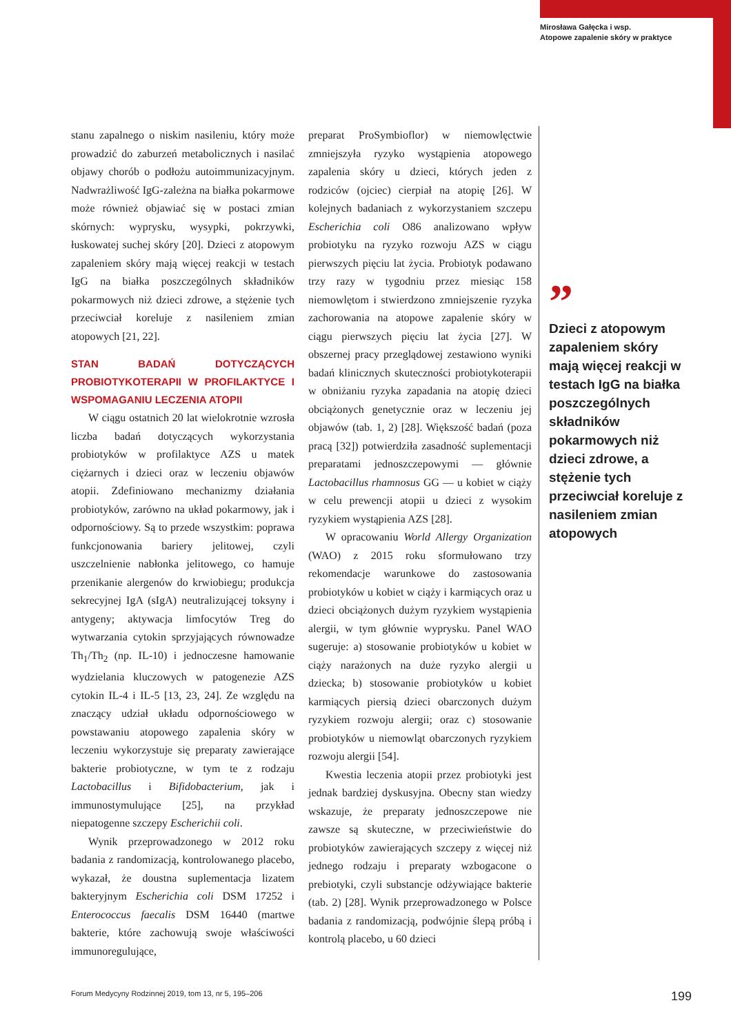Mirosława Gałęcka i wsp.
Atopowe zapalenie skóry w praktyce
stanu zapalnego o niskim nasileniu, który może prowadzić do zaburzeń metabolicznych i nasilać objawy chorób o podłożu autoimmunizacyjnym. Nadwrażliwość IgG-zależna na białka pokarmowe może również objawiać się w postaci zmian skórnych: wyprysku, wysypki, pokrzywki, łuskowatej suchej skóry [20]. Dzieci z atopowym zapaleniem skóry mają więcej reakcji w testach IgG na białka poszczególnych składników pokarmowych niż dzieci zdrowe, a stężenie tych przeciwciał koreluje z nasileniem zmian atopowych [21, 22].
STAN BADAŃ DOTYCZĄCYCH PROBIOTYKOTERAPII W PROFILAKTYCE I WSPOMAGANIU LECZENIA ATOPII
W ciągu ostatnich 20 lat wielokrotnie wzrosła liczba badań dotyczących wykorzystania probiotyków w profilaktyce AZS u matek ciężarnych i dzieci oraz w leczeniu objawów atopii. Zdefiniowano mechanizmy działania probiotyków, zarówno na układ pokarmowy, jak i odpornościowy. Są to przede wszystkim: poprawa funkcjonowania bariery jelitowej, czyli uszczelnienie nabłonka jelitowego, co hamuje przenikanie alergenów do krwiobiegu; produkcja sekrecyjnej IgA (sIgA) neutralizującej toksyny i antygeny; aktywacja limfocytów Treg do wytwarzania cytokin sprzyjających równowadze Th<sub>1</sub>/Th<sub>2</sub> (np. IL-10) i jednoczesne hamowanie wydzielania kluczowych w patogenezie AZS cytokin IL-4 i IL-5 [13, 23, 24]. Ze względu na znaczący udział układu odpornościowego w powstawaniu atopowego zapalenia skóry w leczeniu wykorzystuje się preparaty zawierające bakterie probiotyczne, w tym te z rodzaju Lactobacillus i Bifidobacterium, jak i immunostymulujące [25], na przykład niepatogenne szczepy Escherichii coli.
Wynik przeprowadzonego w 2012 roku badania z randomizacją, kontrolowanego placebo, wykazał, że doustna suplementacja lizatem bakteryjnym Escherichia coli DSM 17252 i Enterococcus faecalis DSM 16440 (martwe bakterie, które zachowują swoje właściwości immunoregulujące,
preparat ProSymbioflor) w niemowlęctwie zmniejszyła ryzyko wystąpienia atopowego zapalenia skóry u dzieci, których jeden z rodziców (ojciec) cierpiał na atopię [26]. W kolejnych badaniach z wykorzystaniem szczepu Escherichia coli O86 analizowano wpływ probiotyku na ryzyko rozwoju AZS w ciągu pierwszych pięciu lat życia. Probiotyk podawano trzy razy w tygodniu przez miesiąc 158 niemowlętom i stwierdzono zmniejszenie ryzyka zachorowania na atopowe zapalenie skóry w ciągu pierwszych pięciu lat życia [27]. W obszernej pracy przeglądowej zestawiono wyniki badań klinicznych skuteczności probiotykoterapii w obniżaniu ryzyka zapadania na atopię dzieci obciążonych genetycznie oraz w leczeniu jej objawów (tab. 1, 2) [28]. Większość badań (poza pracą [32]) potwierdziła zasadność suplementacji preparatami jednoszczepowymi — głównie Lactobacillus rhamnosus GG — u kobiet w ciąży w celu prewencji atopii u dzieci z wysokim ryzykiem wystąpienia AZS [28].
W opracowaniu World Allergy Organization (WAO) z 2015 roku sformułowano trzy rekomendacje warunkowe do zastosowania probiotyków u kobiet w ciąży i karmiących oraz u dzieci obciążonych dużym ryzykiem wystąpienia alergii, w tym głównie wyprysku. Panel WAO sugeruje: a) stosowanie probiotyków u kobiet w ciąży narażonych na duże ryzyko alergii u dziecka; b) stosowanie probiotyków u kobiet karmiących piersią dzieci obarczonych dużym ryzykiem rozwoju alergii; oraz c) stosowanie probiotyków u niemowląt obarczonych ryzykiem rozwoju alergii [54].
Kwestia leczenia atopii przez probiotyki jest jednak bardziej dyskusyjna. Obecny stan wiedzy wskazuje, że preparaty jednoszczepowe nie zawsze są skuteczne, w przeciwieństwie do probiotyków zawierających szczepy z więcej niż jednego rodzaju i preparaty wzbogacone o prebiotyki, czyli substancje odżywiające bakterie (tab. 2) [28]. Wynik przeprowadzonego w Polsce badania z randomizacją, podwójnie ślepą próbą i kontrolą placebo, u 60 dzieci
”
Dzieci z atopowym zapaleniem skóry mają więcej reakcji w testach IgG na białka poszczególnych składników pokarmowych niż dzieci zdrowe, a stężenie tych przeciwciał koreluje z nasileniem zmian atopowych
Forum Medycyny Rodzinnej 2019, tom 13, nr 5, 195–206 199